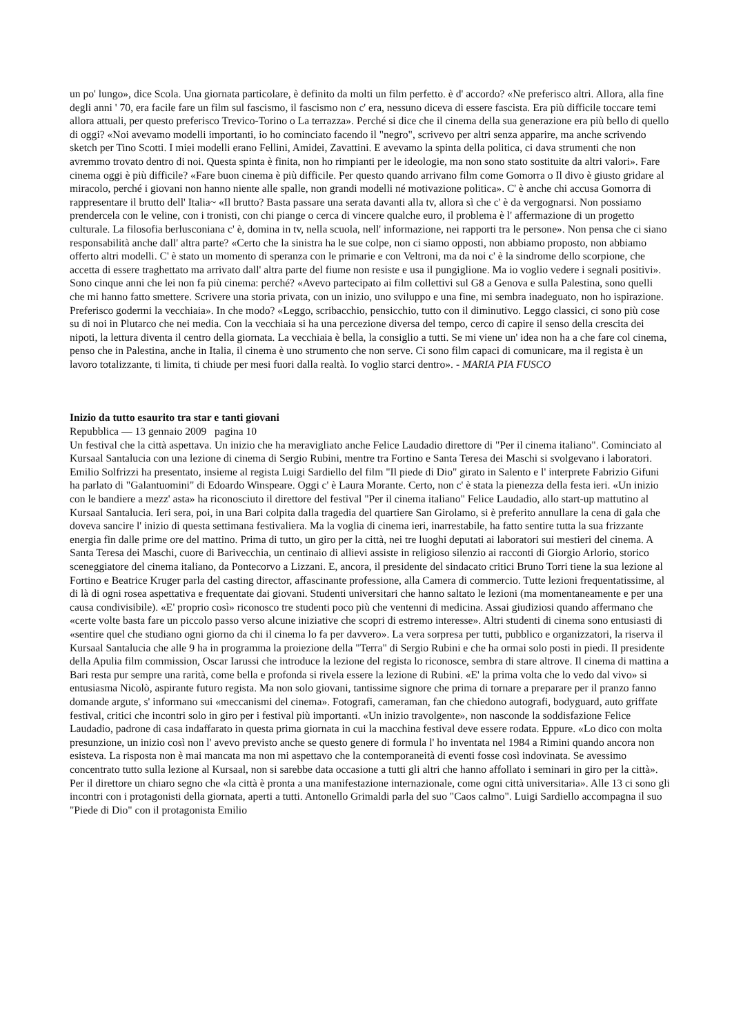un po' lungo», dice Scola. Una giornata particolare, è definito da molti un film perfetto. è d' accordo? «Ne preferisco altri. Allora, alla fine degli anni ' 70, era facile fare un film sul fascismo, il fascismo non c' era, nessuno diceva di essere fascista. Era più difficile toccare temi allora attuali, per questo preferisco Trevico-Torino o La terrazza». Perché si dice che il cinema della sua generazione era più bello di quello di oggi? «Noi avevamo modelli importanti, io ho cominciato facendo il "negro", scrivevo per altri senza apparire, ma anche scrivendo sketch per Tino Scotti. I miei modelli erano Fellini, Amidei, Zavattini. E avevamo la spinta della politica, ci dava strumenti che non avremmo trovato dentro di noi. Questa spinta è finita, non ho rimpianti per le ideologie, ma non sono stato sostituite da altri valori». Fare cinema oggi è più difficile? «Fare buon cinema è più difficile. Per questo quando arrivano film come Gomorra o Il divo è giusto gridare al miracolo, perché i giovani non hanno niente alle spalle, non grandi modelli né motivazione politica». C' è anche chi accusa Gomorra di rappresentare il brutto dell' Italia~ «Il brutto? Basta passare una serata davanti alla tv, allora sì che c' è da vergognarsi. Non possiamo prendercela con le veline, con i tronisti, con chi piange o cerca di vincere qualche euro, il problema è l' affermazione di un progetto culturale. La filosofia berlusconiana c' è, domina in tv, nella scuola, nell' informazione, nei rapporti tra le persone». Non pensa che ci siano responsabilità anche dall' altra parte? «Certo che la sinistra ha le sue colpe, non ci siamo opposti, non abbiamo proposto, non abbiamo offerto altri modelli. C' è stato un momento di speranza con le primarie e con Veltroni, ma da noi c' è la sindrome dello scorpione, che accetta di essere traghettato ma arrivato dall' altra parte del fiume non resiste e usa il pungiglione. Ma io voglio vedere i segnali positivi». Sono cinque anni che lei non fa più cinema: perché? «Avevo partecipato ai film collettivi sul G8 a Genova e sulla Palestina, sono quelli che mi hanno fatto smettere. Scrivere una storia privata, con un inizio, uno sviluppo e una fine, mi sembra inadeguato, non ho ispirazione. Preferisco godermi la vecchiaia». In che modo? «Leggo, scribacchio, pensicchio, tutto con il diminutivo. Leggo classici, ci sono più cose su di noi in Plutarco che nei media. Con la vecchiaia si ha una percezione diversa del tempo, cerco di capire il senso della crescita dei nipoti, la lettura diventa il centro della giornata. La vecchiaia è bella, la consiglio a tutti. Se mi viene un' idea non ha a che fare col cinema, penso che in Palestina, anche in Italia, il cinema è uno strumento che non serve. Ci sono film capaci di comunicare, ma il regista è un lavoro totalizzante, ti limita, ti chiude per mesi fuori dalla realtà. Io voglio starci dentro». - MARIA PIA FUSCO
Inizio da tutto esaurito tra star e tanti giovani
Repubblica — 13 gennaio 2009 pagina 10
Un festival che la città aspettava. Un inizio che ha meravigliato anche Felice Laudadio direttore di "Per il cinema italiano". Cominciato al Kursaal Santalucia con una lezione di cinema di Sergio Rubini, mentre tra Fortino e Santa Teresa dei Maschi si svolgevano i laboratori. Emilio Solfrizzi ha presentato, insieme al regista Luigi Sardiello del film "Il piede di Dio" girato in Salento e l' interprete Fabrizio Gifuni ha parlato di "Galantuomini" di Edoardo Winspeare. Oggi c' è Laura Morante. Certo, non c' è stata la pienezza della festa ieri. «Un inizio con le bandiere a mezz' asta» ha riconosciuto il direttore del festival "Per il cinema italiano" Felice Laudadio, allo start-up mattutino al Kursaal Santalucia. Ieri sera, poi, in una Bari colpita dalla tragedia del quartiere San Girolamo, si è preferito annullare la cena di gala che doveva sancire l' inizio di questa settimana festivaliera. Ma la voglia di cinema ieri, inarrestabile, ha fatto sentire tutta la sua frizzante energia fin dalle prime ore del mattino. Prima di tutto, un giro per la città, nei tre luoghi deputati ai laboratori sui mestieri del cinema. A Santa Teresa dei Maschi, cuore di Barivecchia, un centinaio di allievi assiste in religioso silenzio ai racconti di Giorgio Arlorio, storico sceneggiatore del cinema italiano, da Pontecorvo a Lizzani. E, ancora, il presidente del sindacato critici Bruno Torri tiene la sua lezione al Fortino e Beatrice Kruger parla del casting director, affascinante professione, alla Camera di commercio. Tutte lezioni frequentatissime, al di là di ogni rosea aspettativa e frequentate dai giovani. Studenti universitari che hanno saltato le lezioni (ma momentaneamente e per una causa condivisibile). «E' proprio così» riconosco tre studenti poco più che ventenni di medicina. Assai giudiziosi quando affermano che «certe volte basta fare un piccolo passo verso alcune iniziative che scopri di estremo interesse». Altri studenti di cinema sono entusiasti di «sentire quel che studiano ogni giorno da chi il cinema lo fa per davvero». La vera sorpresa per tutti, pubblico e organizzatori, la riserva il Kursaal Santalucia che alle 9 ha in programma la proiezione della "Terra" di Sergio Rubini e che ha ormai solo posti in piedi. Il presidente della Apulia film commission, Oscar Iarussi che introduce la lezione del regista lo riconosce, sembra di stare altrove. Il cinema di mattina a Bari resta pur sempre una rarità, come bella e profonda si rivela essere la lezione di Rubini. «E' la prima volta che lo vedo dal vivo» si entusiasma Nicolò, aspirante futuro regista. Ma non solo giovani, tantissime signore che prima di tornare a preparare per il pranzo fanno domande argute, s' informano sui «meccanismi del cinema». Fotografi, cameraman, fan che chiedono autografi, bodyguard, auto griffate festival, critici che incontri solo in giro per i festival più importanti. «Un inizio travolgente», non nasconde la soddisfazione Felice Laudadio, padrone di casa indaffarato in questa prima giornata in cui la macchina festival deve essere rodata. Eppure. «Lo dico con molta presunzione, un inizio così non l' avevo previsto anche se questo genere di formula l' ho inventata nel 1984 a Rimini quando ancora non esisteva. La risposta non è mai mancata ma non mi aspettavo che la contemporaneità di eventi fosse così indovinata. Se avessimo concentrato tutto sulla lezione al Kursaal, non si sarebbe data occasione a tutti gli altri che hanno affollato i seminari in giro per la città». Per il direttore un chiaro segno che «la città è pronta a una manifestazione internazionale, come ogni città universitaria». Alle 13 ci sono gli incontri con i protagonisti della giornata, aperti a tutti. Antonello Grimaldi parla del suo "Caos calmo". Luigi Sardiello accompagna il suo "Piede di Dio" con il protagonista Emilio